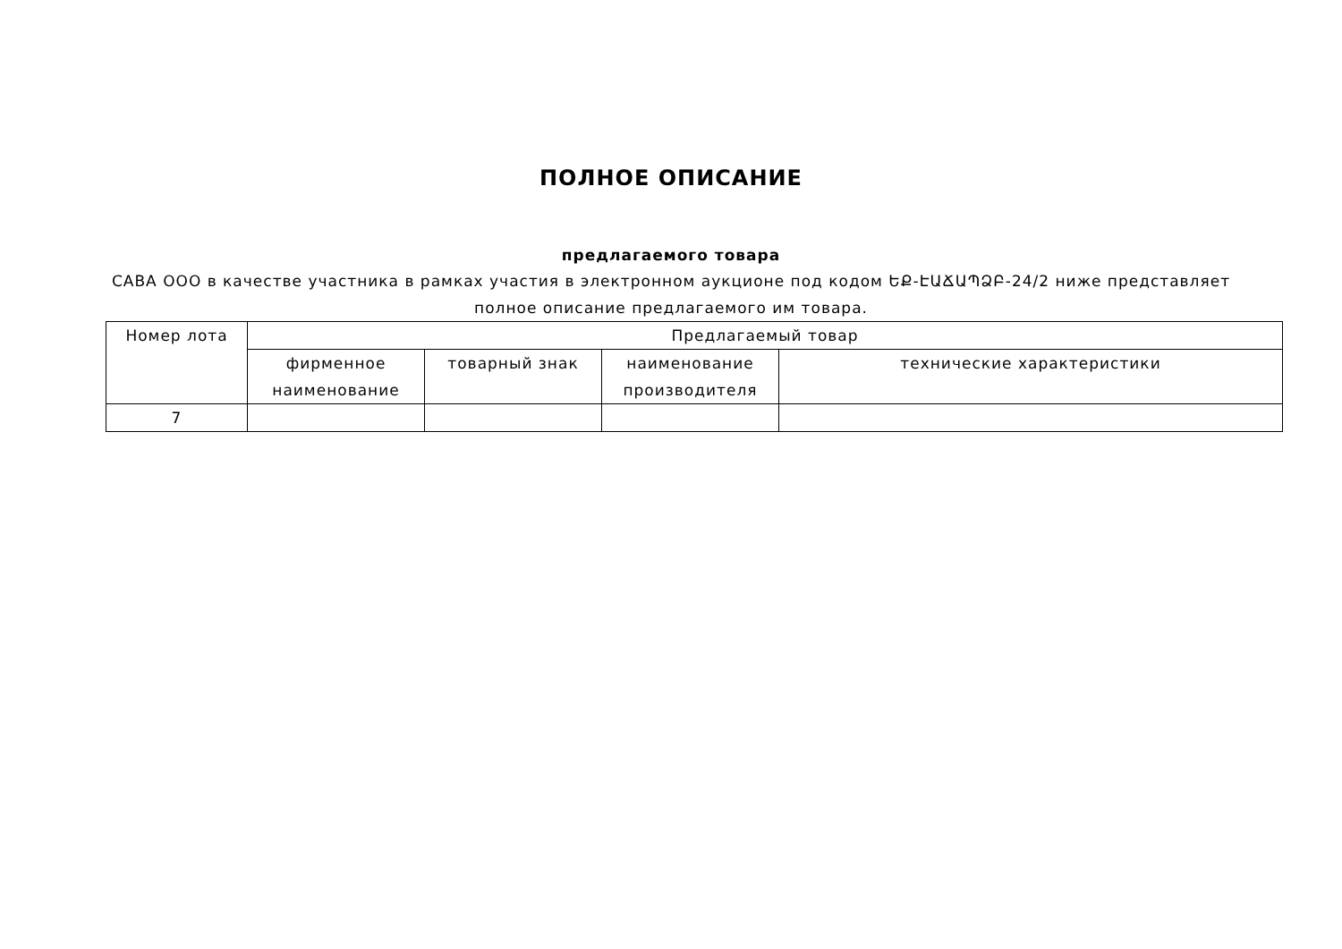ПОЛНОЕ ОПИСАНИЕ
предлагаемого товара
САВА ООО в качестве участника в рамках участия в электронном аукционе под кодом ԵՔ-ԷԱՃԱՊՁԲ-24/2 ниже представляет полное описание предлагаемого им товара.
| Номер лота | Предлагаемый товар | | | |
| --- | --- | --- | --- | --- |
| | фирменное наименование | товарный знак | наименование производителя | технические характеристики |
| 7 | | | | |